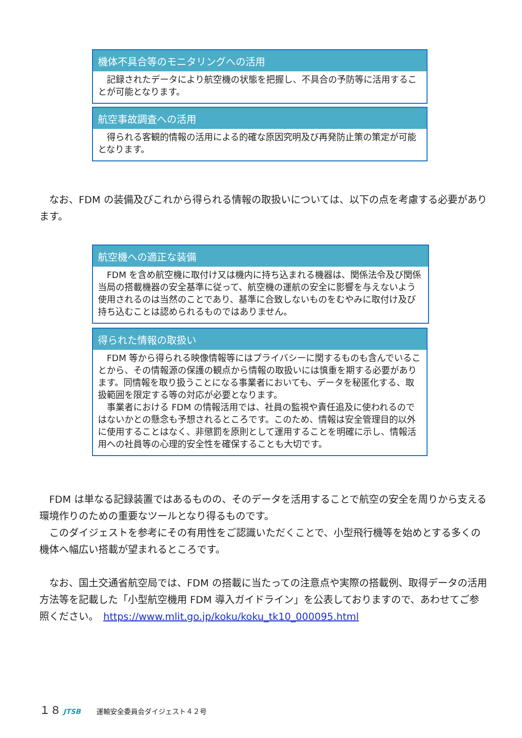機体不具合等のモニタリングへの活用
　記録されたデータにより航空機の状態を把握し、不具合の予防等に活用することが可能となります。
航空事故調査への活用
　得られる客観的情報の活用による的確な原因究明及び再発防止策の策定が可能となります。
　なお、FDM の装備及びこれから得られる情報の取扱いについては、以下の点を考慮する必要があります。
航空機への適正な装備
　FDM を含め航空機に取付け又は機内に持ち込まれる機器は、関係法令及び関係当局の搭載機器の安全基準に従って、航空機の運航の安全に影響を与えないよう使用されるのは当然のことであり、基準に合致しないものをむやみに取付け及び持ち込むことは認められるものではありません。
得られた情報の取扱い
　FDM 等から得られる映像情報等にはプライバシーに関するものも含んでいることから、その情報源の保護の観点から情報の取扱いには慎重を期する必要があります。同情報を取り扱うことになる事業者においても、データを秘匿化する、取扱範囲を限定する等の対応が必要となります。
　事業者における FDM の情報活用では、社員の監視や責任追及に使われるのではないかとの懸念も予想されるところです。このため、情報は安全管理目的以外に使用することはなく、非懲罰を原則として運用することを明確に示し、情報活用への社員等の心理的安全性を確保することも大切です。
　FDM は単なる記録装置ではあるものの、そのデータを活用することで航空の安全を周りから支える環境作りのための重要なツールとなり得るものです。
　このダイジェストを参考にその有用性をご認識いただくことで、小型飛行機等を始めとする多くの機体へ幅広い搭載が望まれるところです。
　なお、国土交通省航空局では、FDM の搭載に当たっての注意点や実際の搭載例、取得データの活用方法等を記載した「小型航空機用 FDM 導入ガイドライン」を公表しておりますので、あわせてご参照ください。　https://www.mlit.go.jp/koku/koku_tk10_000095.html
１８ JTSB　　 運輸安全委員会ダイジェスト４２号